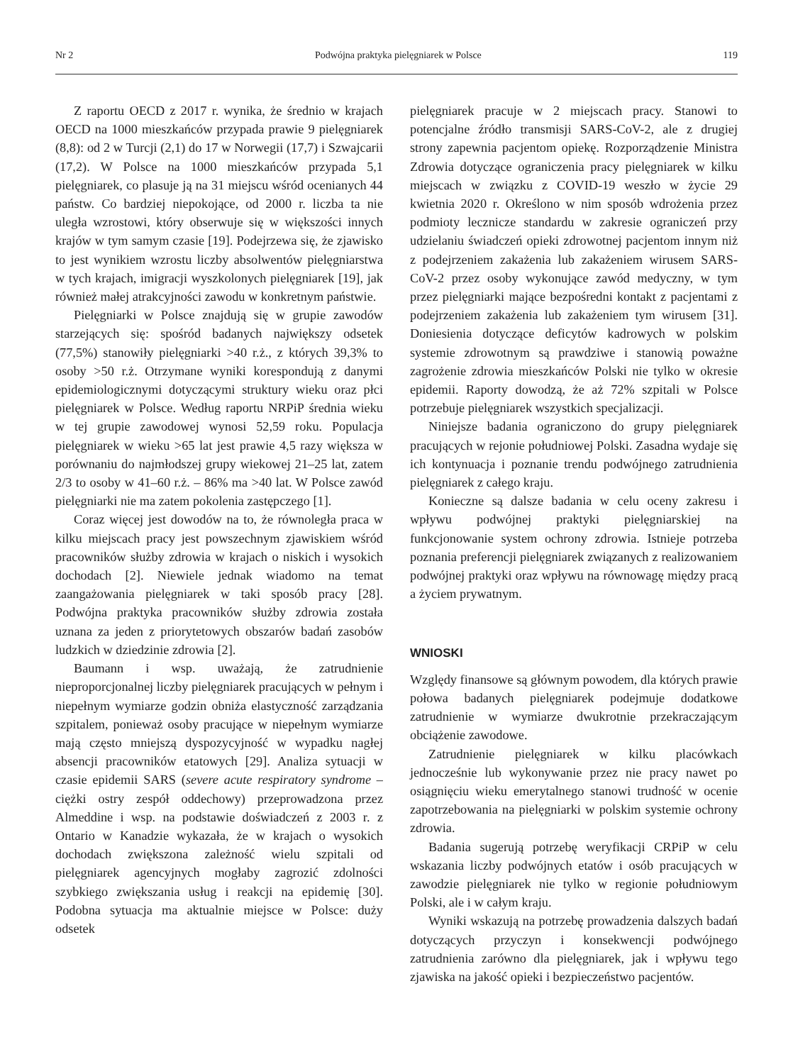Nr 2 Podwójna praktyka pielęgniarek w Polsce 119
Z raportu OECD z 2017 r. wynika, że średnio w krajach OECD na 1000 mieszkańców przypada prawie 9 pielęgniarek (8,8): od 2 w Turcji (2,1) do 17 w Norwegii (17,7) i Szwajcarii (17,2). W Polsce na 1000 mieszkańców przypada 5,1 pielęgniarek, co plasuje ją na 31 miejscu wśród ocenianych 44 państw. Co bardziej niepokojące, od 2000 r. liczba ta nie uległa wzrostowi, który obserwuje się w większości innych krajów w tym samym czasie [19]. Podejrzewa się, że zjawisko to jest wynikiem wzrostu liczby absolwentów pielęgniarstwa w tych krajach, imigracji wyszkolonych pielęgniarek [19], jak również małej atrakcyjności zawodu w konkretnym państwie.
Pielęgniarki w Polsce znajdują się w grupie zawodów starzejących się: spośród badanych największy odsetek (77,5%) stanowiły pielęgniarki >40 r.ż., z których 39,3% to osoby >50 r.ż. Otrzymane wyniki korespondują z danymi epidemiologicznymi dotyczącymi struktury wieku oraz płci pielęgniarek w Polsce. Według raportu NRPiP średnia wieku w tej grupie zawodowej wynosi 52,59 roku. Populacja pielęgniarek w wieku >65 lat jest prawie 4,5 razy większa w porównaniu do najmłodszej grupy wiekowej 21–25 lat, zatem 2/3 to osoby w 41–60 r.ż. – 86% ma >40 lat. W Polsce zawód pielęgniarki nie ma zatem pokolenia zastępczego [1].
Coraz więcej jest dowodów na to, że równoległa praca w kilku miejscach pracy jest powszechnym zjawiskiem wśród pracowników służby zdrowia w krajach o niskich i wysokich dochodach [2]. Niewiele jednak wiadomo na temat zaangażowania pielęgniarek w taki sposób pracy [28]. Podwójna praktyka pracowników służby zdrowia została uznana za jeden z priorytetowych obszarów badań zasobów ludzkich w dziedzinie zdrowia [2].
Baumann i wsp. uważają, że zatrudnienie nieproporcjonalnej liczby pielęgniarek pracujących w pełnym i niepełnym wymiarze godzin obniża elastyczność zarządzania szpitalem, ponieważ osoby pracujące w niepełnym wymiarze mają często mniejszą dyspozycyjność w wypadku nagłej absencji pracowników etatowych [29]. Analiza sytuacji w czasie epidemii SARS (severe acute respiratory syndrome – ciężki ostry zespół oddechowy) przeprowadzona przez Almeddine i wsp. na podstawie doświadczeń z 2003 r. z Ontario w Kanadzie wykazała, że w krajach o wysokich dochodach zwiększona zależność wielu szpitali od pielęgniarek agencyjnych mogłaby zagrozić zdolności szybkiego zwiększania usług i reakcji na epidemię [30]. Podobna sytuacja ma aktualnie miejsce w Polsce: duży odsetek
pielęgniarek pracuje w 2 miejscach pracy. Stanowi to potencjalne źródło transmisji SARS-CoV-2, ale z drugiej strony zapewnia pacjentom opiekę. Rozporządzenie Ministra Zdrowia dotyczące ograniczenia pracy pielęgniarek w kilku miejscach w związku z COVID-19 weszło w życie 29 kwietnia 2020 r. Określono w nim sposób wdrożenia przez podmioty lecznicze standardu w zakresie ograniczeń przy udzielaniu świadczeń opieki zdrowotnej pacjentom innym niż z podejrzeniem zakażenia lub zakażeniem wirusem SARS-CoV-2 przez osoby wykonujące zawód medyczny, w tym przez pielęgniarki mające bezpośredni kontakt z pacjentami z podejrzeniem zakażenia lub zakażeniem tym wirusem [31]. Doniesienia dotyczące deficytów kadrowych w polskim systemie zdrowotnym są prawdziwe i stanowią poważne zagrożenie zdrowia mieszkańców Polski nie tylko w okresie epidemii. Raporty dowodzą, że aż 72% szpitali w Polsce potrzebuje pielęgniarek wszystkich specjalizacji.
Niniejsze badania ograniczono do grupy pielęgniarek pracujących w rejonie południowej Polski. Zasadna wydaje się ich kontynuacja i poznanie trendu podwójnego zatrudnienia pielęgniarek z całego kraju.
Konieczne są dalsze badania w celu oceny zakresu i wpływu podwójnej praktyki pielęgniarskiej na funkcjonowanie system ochrony zdrowia. Istnieje potrzeba poznania preferencji pielęgniarek związanych z realizowaniem podwójnej praktyki oraz wpływu na równowagę między pracą a życiem prywatnym.
WNIOSKI
Względy finansowe są głównym powodem, dla których prawie połowa badanych pielęgniarek podejmuje dodatkowe zatrudnienie w wymiarze dwukrotnie przekraczającym obciążenie zawodowe.
Zatrudnienie pielęgniarek w kilku placówkach jednocześnie lub wykonywanie przez nie pracy nawet po osiągnięciu wieku emerytalnego stanowi trudność w ocenie zapotrzebowania na pielęgniarki w polskim systemie ochrony zdrowia.
Badania sugerują potrzebę weryfikacji CRPiP w celu wskazania liczby podwójnych etatów i osób pracujących w zawodzie pielęgniarek nie tylko w regionie południowym Polski, ale i w całym kraju.
Wyniki wskazują na potrzebę prowadzenia dalszych badań dotyczących przyczyn i konsekwencji podwójnego zatrudnienia zarówno dla pielęgniarek, jak i wpływu tego zjawiska na jakość opieki i bezpieczeństwo pacjentów.